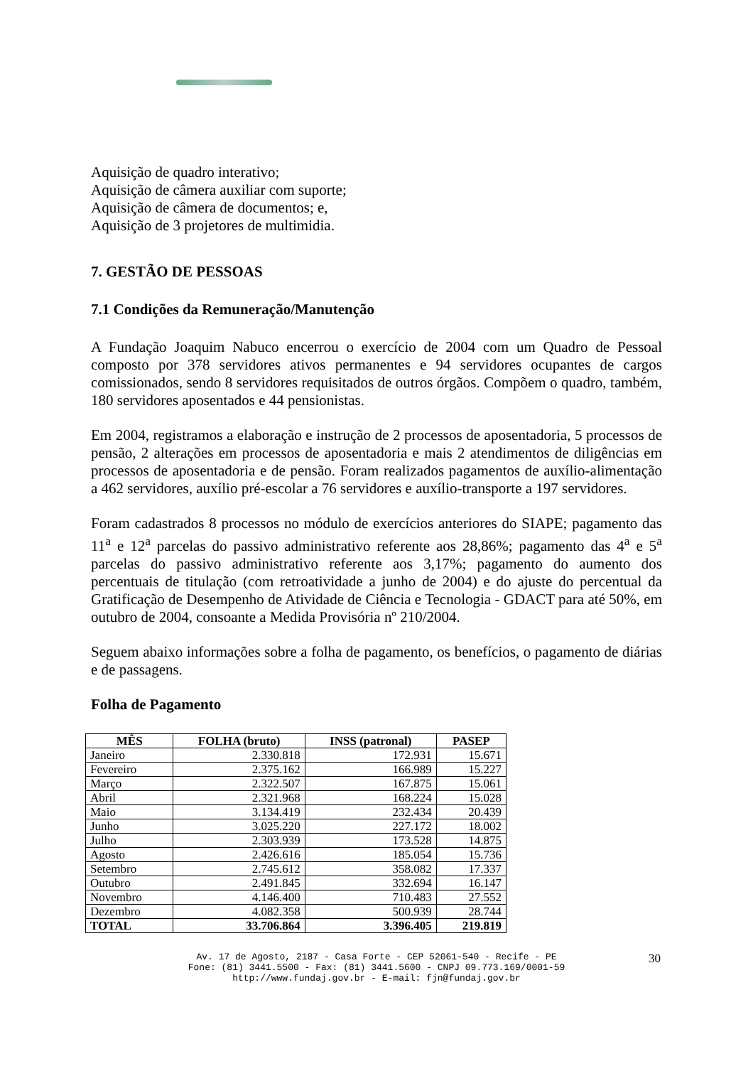Aquisição de quadro interativo;
Aquisição de câmera auxiliar com suporte;
Aquisição de câmera de documentos; e,
Aquisição de 3 projetores de multimidia.
7. GESTÃO DE PESSOAS
7.1 Condições da Remuneração/Manutenção
A Fundação Joaquim Nabuco encerrou o exercício de 2004 com um Quadro de Pessoal composto por 378 servidores ativos permanentes e 94 servidores ocupantes de cargos comissionados, sendo 8 servidores requisitados de outros órgãos. Compõem o quadro, também, 180 servidores aposentados e 44 pensionistas.
Em 2004, registramos a elaboração e instrução de 2 processos de aposentadoria, 5 processos de pensão, 2 alterações em processos de aposentadoria e mais 2 atendimentos de diligências em processos de aposentadoria e de pensão. Foram realizados pagamentos de auxílio-alimentação a 462 servidores, auxílio pré-escolar a 76 servidores e auxílio-transporte a 197 servidores.
Foram cadastrados 8 processos no módulo de exercícios anteriores do SIAPE; pagamento das 11<sup>a</sup> e 12<sup>a</sup> parcelas do passivo administrativo referente aos 28,86%; pagamento das 4<sup>a</sup> e 5<sup>a</sup> parcelas do passivo administrativo referente aos 3,17%; pagamento do aumento dos percentuais de titulação (com retroatividade a junho de 2004) e do ajuste do percentual da Gratificação de Desempenho de Atividade de Ciência e Tecnologia - GDACT para até 50%, em outubro de 2004, consoante a Medida Provisória nº 210/2004.
Seguem abaixo informações sobre a folha de pagamento, os benefícios, o pagamento de diárias e de passagens.
Folha de Pagamento
| MÊS | FOLHA (bruto) | INSS (patronal) | PASEP |
| --- | --- | --- | --- |
| Janeiro | 2.330.818 | 172.931 | 15.671 |
| Fevereiro | 2.375.162 | 166.989 | 15.227 |
| Março | 2.322.507 | 167.875 | 15.061 |
| Abril | 2.321.968 | 168.224 | 15.028 |
| Maio | 3.134.419 | 232.434 | 20.439 |
| Junho | 3.025.220 | 227.172 | 18.002 |
| Julho | 2.303.939 | 173.528 | 14.875 |
| Agosto | 2.426.616 | 185.054 | 15.736 |
| Setembro | 2.745.612 | 358.082 | 17.337 |
| Outubro | 2.491.845 | 332.694 | 16.147 |
| Novembro | 4.146.400 | 710.483 | 27.552 |
| Dezembro | 4.082.358 | 500.939 | 28.744 |
| TOTAL | 33.706.864 | 3.396.405 | 219.819 |
30
Av. 17 de Agosto, 2187 - Casa Forte - CEP 52061-540 - Recife - PE
Fone: (81) 3441.5500 - Fax: (81) 3441.5600 - CNPJ 09.773.169/0001-59
http://www.fundaj.gov.br - E-mail: fjn@fundaj.gov.br